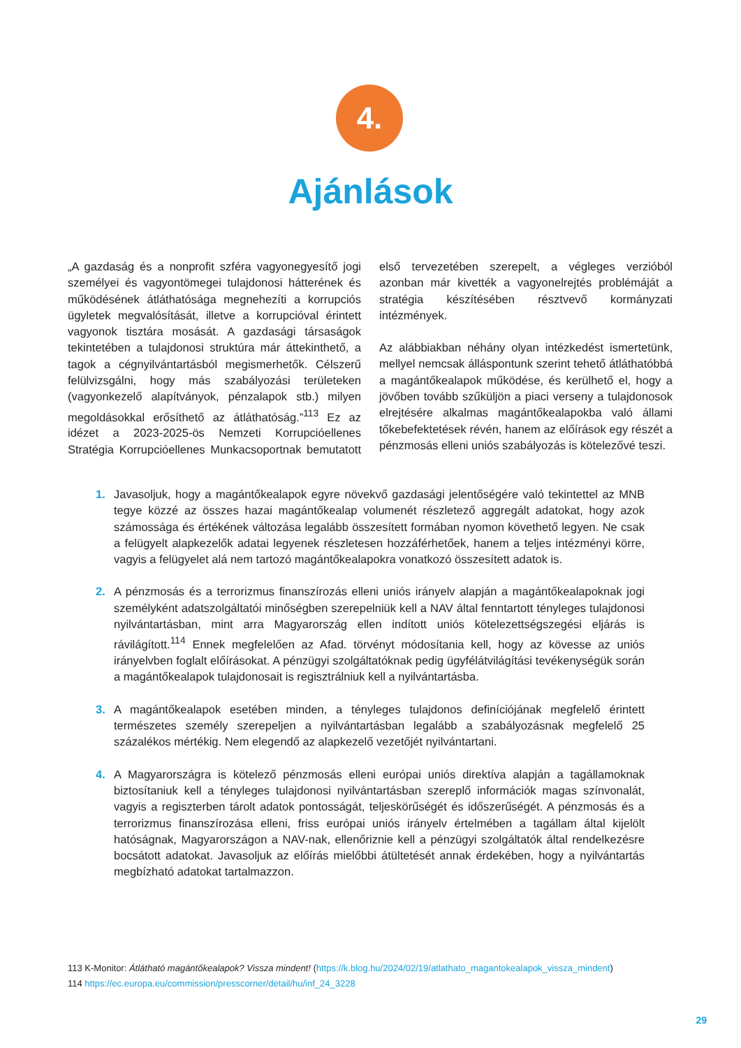4.
Ajánlások
„A gazdaság és a nonprofit szféra vagyonegyesítő jogi személyei és vagyontömegei tulajdonosi hátterének és működésének átláthatósága megnehezíti a korrupciós ügyletek megvalósítását, illetve a korrupcióval érintett vagyonok tisztára mosását. A gazdasági társaságok tekintetében a tulajdonosi struktúra már áttekinthető, a tagok a cégnyilvántartásból megismerhetők. Célszerű felülvizsgálni, hogy más szabályozási területeken (vagyonkezelő alapítványok, pénzalapok stb.) milyen megoldásokkal erősíthető az átláthatóság.”<sup>113</sup> Ez az idézet a 2023-2025-ös Nemzeti Korrupcióellenes Stratégia Korrupcióellenes Munkacsoportnak bemutatott első tervezetében szerepelt, a végleges verzióból azonban már kivették a vagyonelrejtés problémáját a stratégia készítésében résztvevő kormányzati intézmények.
Az alábbiakban néhány olyan intézkedést ismertetünk, mellyel nemcsak álláspontunk szerint tehető átláthatóbbá a magántőkealapok működése, és kerülhető el, hogy a jövőben tovább szűküljön a piaci verseny a tulajdonosok elrejtésére alkalmas magántőkealapokba való állami tőkebefektetések révén, hanem az előírások egy részét a pénzmosás elleni uniós szabályozás is kötelezővé teszi.
1. Javasoljuk, hogy a magántőkealapok egyre növekvő gazdasági jelentőségére való tekintettel az MNB tegye közzé az összes hazai magántőkealap volumenét részletező aggregált adatokat, hogy azok számossága és értékének változása legalább összesített formában nyomon követhető legyen. Ne csak a felügyelt alapkezelők adatai legyenek részletesen hozzáférhetőek, hanem a teljes intézményi körre, vagyis a felügyelet alá nem tartozó magántőkealapokra vonatkozó összesített adatok is.
2. A pénzmosás és a terrorizmus finanszírozás elleni uniós irányelv alapján a magántőkealapoknak jogi személyként adatszolgáltatói minőségben szerepelniük kell a NAV által fenntartott tényleges tulajdonosi nyilvántartásban, mint arra Magyarország ellen indított uniós kötelezettségszegési eljárás is rávilágított.<sup>114</sup> Ennek megfelelően az Afad. törvényt módosítania kell, hogy az kövesse az uniós irányelvben foglalt előírásokat. A pénzügyi szolgáltatóknak pedig ügyfélátvilágítási tevékenységük során a magántőkealapok tulajdonosait is regisztrálniuk kell a nyilvántartásba.
3. A magántőkealapok esetében minden, a tényleges tulajdonos definíciójának megfelelő érintett természetes személy szerepeljen a nyilvántartásban legalább a szabályozásnak megfelelő 25 százalékos mértékig. Nem elegendő az alapkezelő vezetőjét nyilvántartani.
4. A Magyarországra is kötelező pénzmosás elleni európai uniós direktíva alapján a tagállamoknak biztosítaniuk kell a tényleges tulajdonosi nyilvántartásban szereplő információk magas színvonalát, vagyis a regiszterben tárolt adatok pontosságát, teljeskörűségét és időszerűségét. A pénzmosás és a terrorizmus finanszírozása elleni, friss európai uniós irányelv értelmében a tagállam által kijelölt hatóságnak, Magyarországon a NAV-nak, ellenőriznie kell a pénzügyi szolgáltatók által rendelkezésre bocsátott adatokat. Javasoljuk az előírás mielőbbi átültetését annak érdekében, hogy a nyilvántartás megbízható adatokat tartalmazzon.
113 K-Monitor: Átlátható magántőkealapok? Vissza mindent! (https://k.blog.hu/2024/02/19/atlathato_magantokealapok_vissza_mindent)
114 https://ec.europa.eu/commission/presscorner/detail/hu/inf_24_3228
29